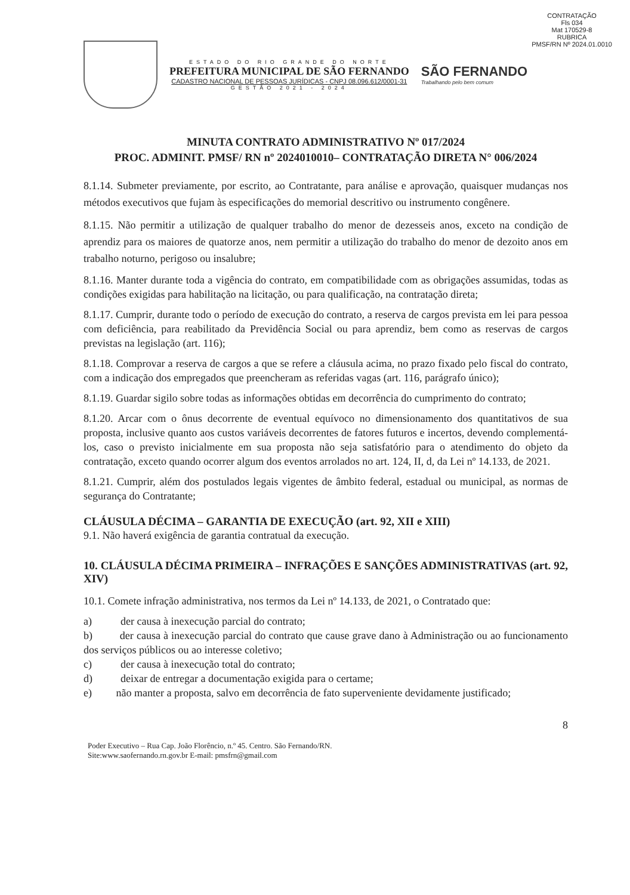CONTRATAÇÃO
Fls 034
Mat 170529-8
RUBRICA
PMSF/RN Nº 2024.01.0010
ESTADO DO RIO GRANDE DO NORTE
PREFEITURA MUNICIPAL DE SÃO FERNANDO
CADASTRO NACIONAL DE PESSOAS JURÍDICAS - CNPJ 08.096.612/0001-31
GESTÃO 2021 - 2024
SÃO FERNANDO
Trabalhando pelo bem comum
MINUTA CONTRATO ADMINISTRATIVO Nº 017/2024
PROC. ADMINIT. PMSF/ RN nº 2024010010– CONTRATAÇÃO DIRETA N° 006/2024
8.1.14. Submeter previamente, por escrito, ao Contratante, para análise e aprovação, quaisquer mudanças nos métodos executivos que fujam às especificações do memorial descritivo ou instrumento congênere.
8.1.15. Não permitir a utilização de qualquer trabalho do menor de dezesseis anos, exceto na condição de aprendiz para os maiores de quatorze anos, nem permitir a utilização do trabalho do menor de dezoito anos em trabalho noturno, perigoso ou insalubre;
8.1.16. Manter durante toda a vigência do contrato, em compatibilidade com as obrigações assumidas, todas as condições exigidas para habilitação na licitação, ou para qualificação, na contratação direta;
8.1.17. Cumprir, durante todo o período de execução do contrato, a reserva de cargos prevista em lei para pessoa com deficiência, para reabilitado da Previdência Social ou para aprendiz, bem como as reservas de cargos previstas na legislação (art. 116);
8.1.18. Comprovar a reserva de cargos a que se refere a cláusula acima, no prazo fixado pelo fiscal do contrato, com a indicação dos empregados que preencheram as referidas vagas (art. 116, parágrafo único);
8.1.19. Guardar sigilo sobre todas as informações obtidas em decorrência do cumprimento do contrato;
8.1.20. Arcar com o ônus decorrente de eventual equívoco no dimensionamento dos quantitativos de sua proposta, inclusive quanto aos custos variáveis decorrentes de fatores futuros e incertos, devendo complementá-los, caso o previsto inicialmente em sua proposta não seja satisfatório para o atendimento do objeto da contratação, exceto quando ocorrer algum dos eventos arrolados no art. 124, II, d, da Lei nº 14.133, de 2021.
8.1.21. Cumprir, além dos postulados legais vigentes de âmbito federal, estadual ou municipal, as normas de segurança do Contratante;
CLÁUSULA DÉCIMA – GARANTIA DE EXECUÇÃO (art. 92, XII e XIII)
9.1. Não haverá exigência de garantia contratual da execução.
10. CLÁUSULA DÉCIMA PRIMEIRA – INFRAÇÕES E SANÇÕES ADMINISTRATIVAS (art. 92, XIV)
10.1. Comete infração administrativa, nos termos da Lei nº 14.133, de 2021, o Contratado que:
a) der causa à inexecução parcial do contrato;
b) der causa à inexecução parcial do contrato que cause grave dano à Administração ou ao funcionamento dos serviços públicos ou ao interesse coletivo;
c) der causa à inexecução total do contrato;
d) deixar de entregar a documentação exigida para o certame;
e) não manter a proposta, salvo em decorrência de fato superveniente devidamente justificado;
8
Poder Executivo – Rua Cap. João Florêncio, n.º 45. Centro. São Fernando/RN.
Site:www.saofernando.rn.gov.br E-mail: pmsfrn@gmail.com